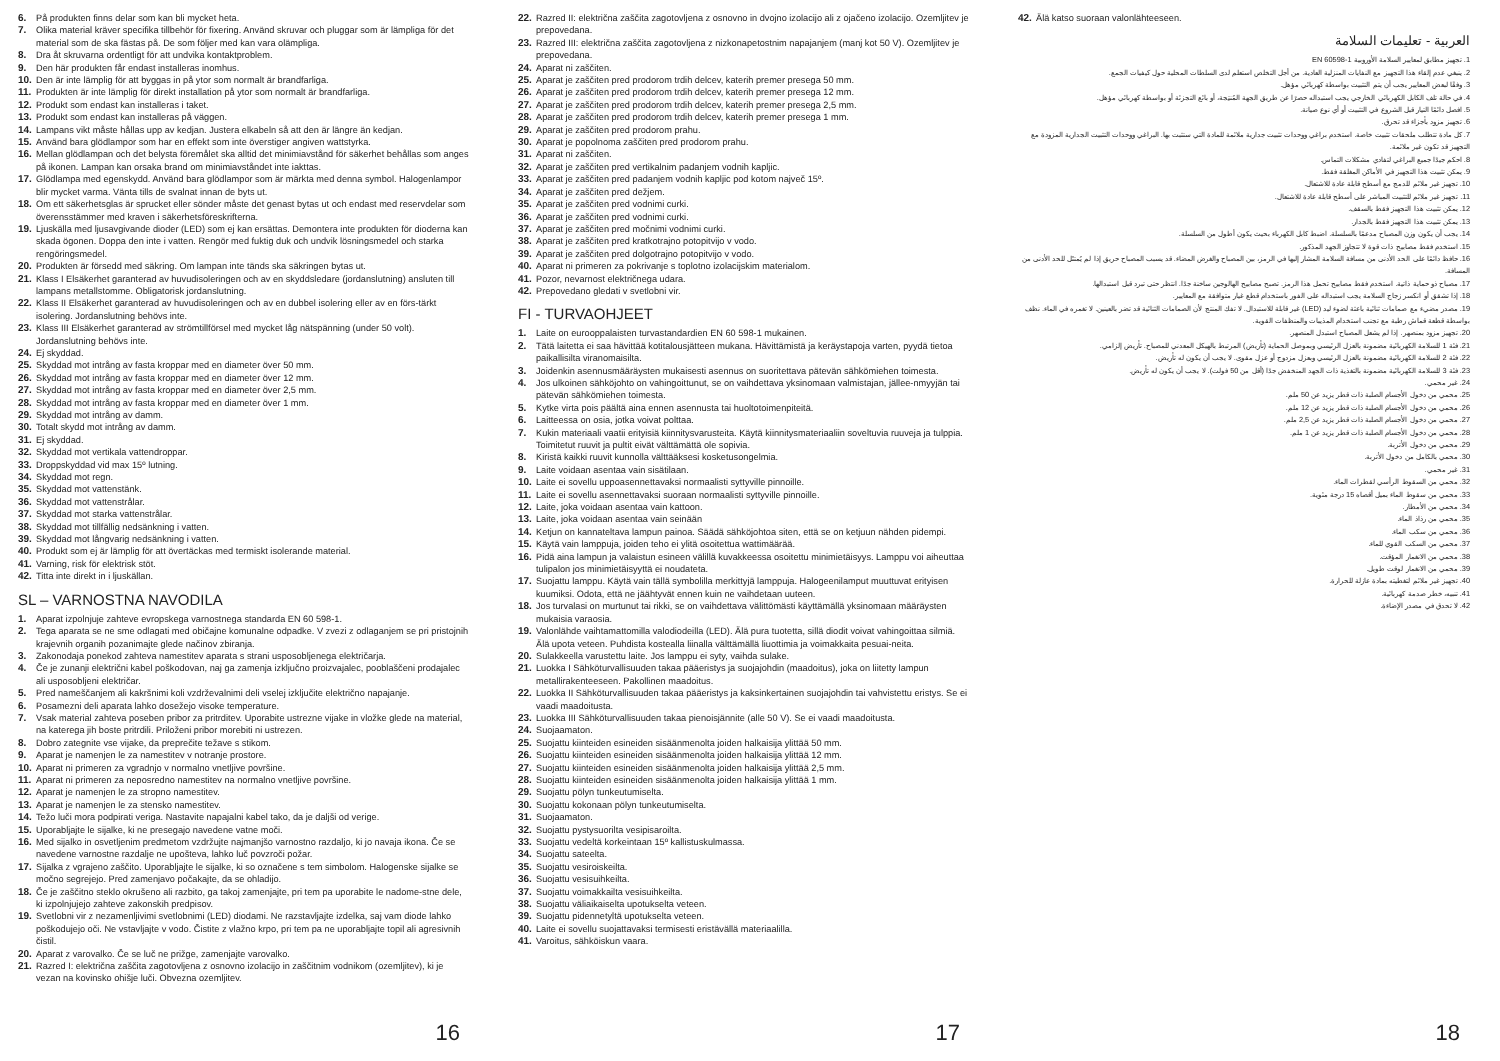6. På produkten finns delar som kan bli mycket heta.
7. Olika material kräver specifika tillbehör för fixering. Använd skruvar och pluggar som är lämpliga för det material som de ska fästas på. De som följer med kan vara olämpliga.
8. Dra åt skruvarna ordentligt för att undvika kontaktproblem.
9. Den här produkten får endast installeras inomhus.
10. Den är inte lämplig för att byggas in på ytor som normalt är brandfarliga.
11. Produkten är inte lämplig för direkt installation på ytor som normalt är brandfarliga.
12. Produkt som endast kan installeras i taket.
13. Produkt som endast kan installeras på väggen.
14. Lampans vikt måste hållas upp av kedjan. Justera elkabeln så att den är längre än kedjan.
15. Använd bara glödlampor som har en effekt som inte överstiger angiven wattstyrka.
16. Mellan glödlampan och det belysta föremålet ska alltid det minimiavstånd för säkerhet behållas som anges på ikonen. Lampan kan orsaka brand om minimiavståndet inte iakttas.
17. Glödlampa med egenskydd. Använd bara glödlampor som är märkta med denna symbol. Halogenlampor blir mycket varma. Vänta tills de svalnat innan de byts ut.
18. Om ett säkerhetsglas är sprucket eller sönder måste det genast bytas ut och endast med reservdelar som överensstämmer med kraven i säkerhetsföreskrifterna.
19. Ljuskälla med ljusavgivande dioder (LED) som ej kan ersättas. Demontera inte produkten för dioderna kan skada ögonen. Doppa den inte i vatten. Rengör med fuktig duk och undvik lösningsmedel och starka rengöringsmedel.
20. Produkten är försedd med säkring. Om lampan inte tänds ska säkringen bytas ut.
21. Klass I Elsäkerhet garanterad av huvudisoleringen och av en skyddsledare (jordanslutning) ansluten till lampans metallstomme. Obligatorisk jordanslutning.
22. Klass II Elsäkerhet garanterad av huvudisoleringen och av en dubbel isolering eller av en förs-tärkt isolering. Jordanslutning behövs inte.
23. Klass III Elsäkerhet garanterad av strömtillförsel med mycket låg nätspänning (under 50 volt). Jordanslutning behövs inte.
24. Ej skyddad.
25. Skyddad mot intrång av fasta kroppar med en diameter över 50 mm.
26. Skyddad mot intrång av fasta kroppar med en diameter över 12 mm.
27. Skyddad mot intrång av fasta kroppar med en diameter över 2,5 mm.
28. Skyddad mot intrång av fasta kroppar med en diameter över 1 mm.
29. Skyddad mot intrång av damm.
30. Totalt skydd mot intrång av damm.
31. Ej skyddad.
32. Skyddad mot vertikala vattendroppar.
33. Droppskyddad vid max 15º lutning.
34. Skyddad mot regn.
35. Skyddad mot vattenstänk.
36. Skyddad mot vattenstrålar.
37. Skyddad mot starka vattenstrålar.
38. Skyddad mot tillfällig nedsänkning i vatten.
39. Skyddad mot långvarig nedsänkning i vatten.
40. Produkt som ej är lämplig för att övertäckas med termiskt isolerande material.
41. Varning, risk för elektrisk stöt.
42. Titta inte direkt in i ljuskällan.
SL – VARNOSTNA NAVODILA
1. Aparat izpolnjuje zahteve evropskega varnostnega standarda EN 60 598-1.
2. Tega aparata se ne sme odlagati med običajne komunalne odpadke. V zvezi z odlaganjem se pri pristojnih krajevnih organih pozanimajte glede načinov zbiranja.
3. Zakonodaja ponekod zahteva namestitev aparata s strani usposobljenega električarja.
4. Če je zunanji električni kabel poškodovan, naj ga zamenja izključno proizvajalec, pooblaščeni prodajalec ali usposobljeni električar.
5. Pred nameščanjem ali kakršnimi koli vzdrževalnimi deli vselej izključite električno napajanje.
6. Posamezni deli aparata lahko dosežejo visoke temperature.
7. Vsak material zahteva poseben pribor za pritrditev. Uporabite ustrezne vijake in vložke glede na material, na katerega jih boste pritrdili. Priloženi pribor morebiti ni ustrezen.
8. Dobro zategnite vse vijake, da preprečite težave s stikom.
9. Aparat je namenjen le za namestitev v notranje prostore.
10. Aparat ni primeren za vgradnjo v normalno vnetljive površine.
11. Aparat ni primeren za neposredno namestitev na normalno vnetljive površine.
12. Aparat je namenjen le za stropno namestitev.
13. Aparat je namenjen le za stensko namestitev.
14. Težo luči mora podpirati veriga. Nastavite napajalni kabel tako, da je daljši od verige.
15. Uporabljajte le sijalke, ki ne presegajo navedene vatne moči.
16. Med sijalko in osvetljenim predmetom vzdržujte najmanjšo varnostno razdaljo, ki jo navaja ikona. Če se navedene varnostne razdalje ne upošteva, lahko luč povzroči požar.
17. Sijalka z vgrajeno zaščito. Uporabljajte le sijalke, ki so označene s tem simbolom. Halogenske sijalke se močno segrejejo. Pred zamenjavo počakajte, da se ohladijo.
18. Če je zaščitno steklo okrušeno ali razbito, ga takoj zamenjajte, pri tem pa uporabite le nadome-stne dele, ki izpolnjujejo zahteve zakonskih predpisov.
19. Svetlobni vir z nezamenljivimi svetlobnimi (LED) diodami. Ne razstavljajte izdelka, saj vam diode lahko poškodujejo oči. Ne vstavljajte v vodo. Čistite z vlažno krpo, pri tem pa ne uporabljajte topil ali agresivnih čistil.
20. Aparat z varovalko. Če se luč ne prižge, zamenjajte varovalko.
21. Razred I: električna zaščita zagotovljena z osnovno izolacijo in zaščitnim vodnikom (ozemljitev), ki je vezan na kovinsko ohišje luči. Obvezna ozemljitev.
16
22. Razred II: električna zaščita zagotovljena z osnovno in dvojno izolacijo ali z ojačeno izolacijo. Ozemljitev je prepovedana.
23. Razred III: električna zaščita zagotovljena z nizkonapetostnim napajanjem (manj kot 50 V). Ozemljitev je prepovedana.
24. Aparat ni zaščiten.
25. Aparat je zaščiten pred prodorom trdih delcev, katerih premer presega 50 mm.
26. Aparat je zaščiten pred prodorom trdih delcev, katerih premer presega 12 mm.
27. Aparat je zaščiten pred prodorom trdih delcev, katerih premer presega 2,5 mm.
28. Aparat je zaščiten pred prodorom trdih delcev, katerih premer presega 1 mm.
29. Aparat je zaščiten pred prodorom prahu.
30. Aparat je popolnoma zaščiten pred prodorom prahu.
31. Aparat ni zaščiten.
32. Aparat je zaščiten pred vertikalnim padanjem vodnih kapljic.
33. Aparat je zaščiten pred padanjem vodnih kapljic pod kotom največ 15º.
34. Aparat je zaščiten pred dežjem.
35. Aparat je zaščiten pred vodnimi curki.
36. Aparat je zaščiten pred vodnimi curki.
37. Aparat je zaščiten pred močnimi vodnimi curki.
38. Aparat je zaščiten pred kratkotrajno potopitvijo v vodo.
39. Aparat je zaščiten pred dolgotrajno potopitvijo v vodo.
40. Aparat ni primeren za pokrivanje s toplotno izolacijskim materialom.
41. Pozor, nevarnost električnega udara.
42. Prepovedano gledati v svetlobni vir.
FI - TURVAOHJEET
1. Laite on eurooppalaisten turvastandardien EN 60 598-1 mukainen.
2. Tätä laitetta ei saa hävittää kotitalousjätteen mukana. Hävittämistä ja keräystapoja varten, pyydä tietoa paikallisilta viranomaisilta.
3. Joidenkin asennusmääräysten mukaisesti asennus on suoritettava pätevän sähkömiehen toimesta.
4. Jos ulkoinen sähköjohto on vahingoittunut, se on vaihdettava yksinomaan valmistajan, jällee-nmyyjän tai pätevän sähkömiehen toimesta.
5. Kytke virta pois päältä aina ennen asennusta tai huoltotoimenpiteitä.
6. Laitteessa on osia, jotka voivat polttaa.
7. Kukin materiaali vaatii erityisiä kiinnitysvarusteita. Käytä kiinnitysmateriaaliin soveltuvia ruuveja ja tulppia. Toimitetut ruuvit ja pultit eivät välttämättä ole sopivia.
8. Kiristä kaikki ruuvit kunnolla välttääksesi kosketusongelmia.
9. Laite voidaan asentaa vain sisätilaan.
10. Laite ei sovellu uppoasennettavaksi normaalisti syttyville pinnoille.
11. Laite ei sovellu asennettavaksi suoraan normaalisti syttyville pinnoille.
12. Laite, joka voidaan asentaa vain kattoon.
13. Laite, joka voidaan asentaa vain seinään
14. Ketjun on kannateltava lampun painoa. Säädä sähköjohtoa siten, että se on ketjuun nähden pidempi.
15. Käytä vain lamppuja, joiden teho ei ylitä osoitettua wattimäärää.
16. Pidä aina lampun ja valaistun esineen välillä kuvakkeessa osoitettu minimietäisyys. Lamppu voi aiheuttaa tulipalon jos minimietäisyyttä ei noudateta.
17. Suojattu lamppu. Käytä vain tällä symbolilla merkittyjä lamppuja. Halogeenilamput muuttuvat erityisen kuumiksi. Odota, että ne jäähtyvät ennen kuin ne vaihdetaan uuteen.
18. Jos turvalasi on murtunut tai rikki, se on vaihdettava välittömästi käyttämällä yksinomaan määräysten mukaisia varaosia.
19. Valonlähde vaihtamattomilla valodiodeilla (LED). Älä pura tuotetta, sillä diodit voivat vahingoittaa silmiä. Älä upota veteen. Puhdista kostealla liinalla välttämällä liuottimia ja voimakkaita pesuai-neita.
20. Sulakkeella varustettu laite. Jos lamppu ei syty, vaihda sulake.
21. Luokka I Sähköturvallisuuden takaa pääeristys ja suojajohdin (maadoitus), joka on liitetty lampun metallirakenteeseen. Pakollinen maadoitus.
22. Luokka II Sähköturvallisuuden takaa pääeristys ja kaksinkertainen suojajohdin tai vahvistettu eristys. Se ei vaadi maadoitusta.
23. Luokka III Sähköturvallisuuden takaa pienoisjännite (alle 50 V). Se ei vaadi maadoitusta.
24. Suojaamaton.
25. Suojattu kiinteiden esineiden sisäänmenolta joiden halkaisija ylittää 50 mm.
26. Suojattu kiinteiden esineiden sisäänmenolta joiden halkaisija ylittää 12 mm.
27. Suojattu kiinteiden esineiden sisäänmenolta joiden halkaisija ylittää 2,5 mm.
28. Suojattu kiinteiden esineiden sisäänmenolta joiden halkaisija ylittää 1 mm.
29. Suojattu pölyn tunkeutumiselta.
30. Suojattu kokonaan pölyn tunkeutumiselta.
31. Suojaamaton.
32. Suojattu pystysuorilta vesipisaroilta.
33. Suojattu vedeltä korkeintaan 15º kallistuskulmassa.
34. Suojattu sateelta.
35. Suojattu vesiroiskeilta.
36. Suojattu vesisuihkeilta.
37. Suojattu voimakkailta vesisuihkeilta.
38. Suojattu väliaikaiselta upotukselta veteen.
39. Suojattu pidennetyltä upotukselta veteen.
40. Laite ei sovellu suojattavaksi termisesti eristävällä materiaalilla.
41. Varoitus, sähköiskun vaara.
17
42. Älä katso suoraan valonlähteeseen.
العربية - تعليمات السلامة
1. تجهيز مطابق لمعايير السلامة الأوروبية EN 60598-1
2. ينبغي عدم إلقاء هذا التجهيز مع النفايات المنزلية العادية. من أجل التخلص استعلم لدى السلطات المحلية حول كيفيات الجمع.
3. وفقًا لبعض المعايير يجب أن يتم التثبيت بواسطة كهربائي مؤهل.
4. في حالة تلف الكابل الكهربائي الخارجي يجب استبداله حصرًا عن طريق الجهة المُنتِجة، أو بائع التجزئة أو بواسطة كهربائي مؤهل.
5. افصل دائمًا التيار قبل الشروع في التثبيت أو أي نوع صيانة.
6. تجهيز مزود بأجزاء قد تحرق.
7. كل مادة تتطلب ملحقات تثبيت خاصة. استخدم براغي ووحدات تثبيت جدارية ملائمة للمادة التي ستثبت بها. البراغي ووحدات التثبيت الجدارية المزودة مع التجهيز قد تكون غير ملائمة.
8. احكم جيدًا جميع البراغي لتفادي مشكلات التماس.
9. يمكن تثبيت هذا التجهيز في الأماكن المغلقة فقط.
10. تجهيز غير ملائم للدمج مع أسطح قابلة عادة للاشتعال.
11. تجهيز غير ملائم للتثبيت المباشر على أسطح قابلة عادة للاشتعال.
12. يمكن تثبيت هذا التجهيز فقط بالسقف.
13. يمكن تثبيت هذا التجهيز فقط بالجدار.
14. يجب أن يكون وزن المصباح مدعمًا بالسلسلة. اضبط كابل الكهرباء بحيث يكون أطول من السلسلة.
15. استخدم فقط مصابيح ذات قوة لا تتجاوز الجهد المذكور.
16. حافظ دائمًا على الحد الأدنى من مسافة السلامة المشار إليها في الرمز، بين المصباح والغرض المضاء. قد يسبب المصباح حريق إذا لم يُمتثَل للحد الأدنى من المسافة.
17. مصباح ذو حماية ذاتية. استخدم فقط مصابيح تحمل هذا الرمز. تصبح مصابيح الهالوجين ساخنة جدًا. انتظر حتى تبرد قبل استبدالها.
18. إذا تشقق أو انكسر زجاج السلامة يجب استبداله على الفور باستخدام قطع غيار متوافقة مع المعايير.
19. مصدر مضيء مع صمامات ثنائية باعثة لضوء ليد (LED) غير قابلة للاستبدال. لا تفك المنتج لأن الصمامات الثنائية قد تضر بالعينين. لا تغمره في الماء. نظف بواسطة قطعة قماش رطبة مع تجنب استخدام المذيبات والمنظفات القوية.
20. تجهيز مزود بمنصهر. إذا لم يشعل المصباح استبدل المنصهر.
21. فئة 1 للسلامة الكهربائية مضمونة بالعزل الرئيسي وبموصل الحماية (تأريض) المرتبط بالهيكل المعدني للمصباح. تأريض إلزامي.
22. فئة 2 للسلامة الكهربائية مضمونة بالعزل الرئيسي وبعزل مزدوج أو عزل مقوى. لا يجب أن يكون له تأريض.
23. فئة 3 للسلامة الكهربائية مضمونة بالتغذية ذات الجهد المنخفض جدًا (أقل من 50 فولت). لا يجب أن يكون له تأريض.
24. غير محمي.
25. محمي من دخول الأجسام الصلبة ذات قطر يزيد عن 50 ملم.
26. محمي من دخول الأجسام الصلبة ذات قطر يزيد عن 12 ملم.
27. محمي من دخول الأجسام الصلبة ذات قطر يزيد عن 2,5 ملم.
28. محمي من دخول الأجسام الصلبة ذات قطر يزيد عن 1 ملم.
29. محمي من دخول الأتربة.
30. محمي بالكامل من دخول الأتربة.
31. غير محمي.
32. محمي من السقوط الرأسي لقطرات الماء.
33. محمي من سقوط الماء بميل أقصاه 15 درجة مئوية.
34. محمي من الأمطار.
35. محمي من رذاذ الماء.
36. محمي من سكب الماء.
37. محمي من السكب القوي للماء.
38. محمي من الانغمار المؤقت.
39. محمي من الانغمار لوقت طويل.
40. تجهيز غير ملائم لتغطيته بمادة عازلة للحرارة.
41. تنبيه، خطر صدمة كهربائية.
42. لا تحدق في مصدر الإضاءة.
18